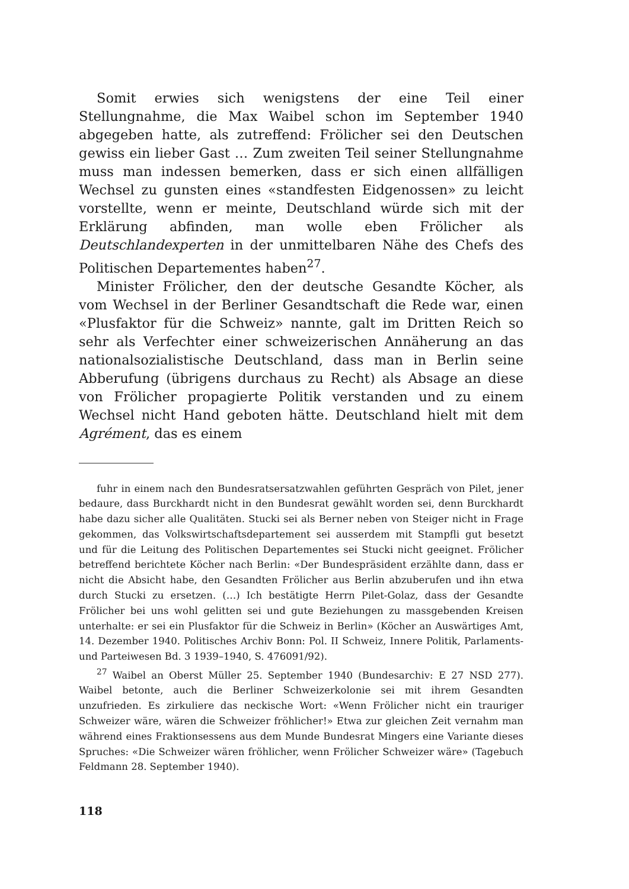Somit erwies sich wenigstens der eine Teil einer Stellungnahme, die Max Waibel schon im September 1940 abgegeben hatte, als zutreffend: Frölicher sei den Deutschen gewiss ein lieber Gast … Zum zweiten Teil seiner Stellungnahme muss man indessen bemerken, dass er sich einen allfälligen Wechsel zu gunsten eines «standfesten Eidgenossen» zu leicht vorstellte, wenn er meinte, Deutschland würde sich mit der Erklärung abfinden, man wolle eben Frölicher als Deutschlandexperten in der unmittelbaren Nähe des Chefs des Politischen Departementes haben<sup>27</sup>.
Minister Frölicher, den der deutsche Gesandte Köcher, als vom Wechsel in der Berliner Gesandtschaft die Rede war, einen «Plusfaktor für die Schweiz» nannte, galt im Dritten Reich so sehr als Verfechter einer schweizerischen Annäherung an das nationalsozialistische Deutschland, dass man in Berlin seine Abberufung (übrigens durchaus zu Recht) als Absage an diese von Frölicher propagierte Politik verstanden und zu einem Wechsel nicht Hand geboten hätte. Deutschland hielt mit dem Agrément, das es einem
fuhr in einem nach den Bundesratsersatzwahlen geführten Gespräch von Pilet, jener bedaure, dass Burckhardt nicht in den Bundesrat gewählt worden sei, denn Burckhardt habe dazu sicher alle Qualitäten. Stucki sei als Berner neben von Steiger nicht in Frage gekommen, das Volkswirtschaftsdepartement sei ausserdem mit Stampfli gut besetzt und für die Leitung des Politischen Departementes sei Stucki nicht geeignet. Frölicher betreffend berichtete Köcher nach Berlin: «Der Bundespräsident erzählte dann, dass er nicht die Absicht habe, den Gesandten Frölicher aus Berlin abzuberufen und ihn etwa durch Stucki zu ersetzen. (…) Ich bestätigte Herrn Pilet-Golaz, dass der Gesandte Frölicher bei uns wohl gelitten sei und gute Beziehungen zu massgebenden Kreisen unterhalte: er sei ein Plusfaktor für die Schweiz in Berlin» (Köcher an Auswärtiges Amt, 14. Dezember 1940. Politisches Archiv Bonn: Pol. II Schweiz, Innere Politik, Parlaments- und Parteiwesen Bd. 3 1939–1940, S. 476091/92).
<sup>27</sup> Waibel an Oberst Müller 25. September 1940 (Bundesarchiv: E 27 NSD 277). Waibel betonte, auch die Berliner Schweizerkolonie sei mit ihrem Gesandten unzufrieden. Es zirkuliere das neckische Wort: «Wenn Frölicher nicht ein trauriger Schweizer wäre, wären die Schweizer fröhlicher!» Etwa zur gleichen Zeit vernahm man während eines Fraktionsessens aus dem Munde Bundesrat Mingers eine Variante dieses Spruches: «Die Schweizer wären fröhlicher, wenn Frölicher Schweizer wäre» (Tagebuch Feldmann 28. September 1940).
118